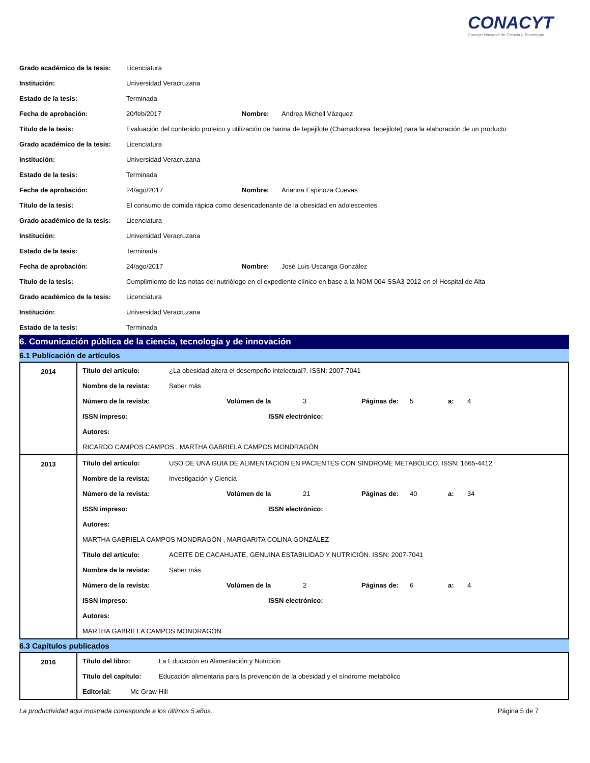CONACYT
Consejo Nacional de Ciencia y Tecnología
Grado académico de la tesis: Licenciatura
Institución: Universidad Veracruzana
Estado de la tesis: Terminada
Fecha de aprobación: 20/feb/2017 Nombre: Andrea Michell Vázquez
Título de la tesis: Evaluación del contenido proteico y utilización de harina de tepejilote (Chamadorea Tepejilote) para la elaboración de un producto
Grado académico de la tesis: Licenciatura
Institución: Universidad Veracruzana
Estado de la tesis: Terminada
Fecha de aprobación: 24/ago/2017 Nombre: Arianna Espinoza Cuevas
Título de la tesis: El consumo de comida rápida como desencadenante de la obesidad en adolescentes
Grado académico de la tesis: Licenciatura
Institución: Universidad Veracruzana
Estado de la tesis: Terminada
Fecha de aprobación: 24/ago/2017 Nombre: José Luis Uscanga González
Título de la tesis: Cumplimiento de las notas del nutriólogo en el expediente clínico en base a la NOM-004-SSA3-2012 en el Hospital de Alta
Grado académico de la tesis: Licenciatura
Institución: Universidad Veracruzana
Estado de la tesis: Terminada
6. Comunicación pública de la ciencia, tecnología y de innovación
6.1 Publicación de artículos
| 2014 | Título del artículo: ¿La obesidad altera el desempeño intelectual?. ISSN: 2007-7041 Nombre de la revista: Saber más Número de la revista: Volúmen de la 3 Páginas de: 5 a: 4 ISSN impreso: ISSN electrónico: Autores: RICARDO CAMPOS CAMPOS , MARTHA GABRIELA CAMPOS MONDRAGÓN |
| 2013 | Título del artículo: USO DE UNA GUÍA DE ALIMENTACIÓN EN PACIENTES CON SÍNDROME METABÓLICO. ISSN: 1665-4412 Nombre de la revista: Investigación y Ciencia Número de la revista: Volúmen de la 21 Páginas de: 40 a: 34 ISSN impreso: ISSN electrónico: Autores: MARTHA GABRIELA CAMPOS MONDRAGÓN , MARGARITA COLINA GONZÁLEZ Título del artículo: ACEITE DE CACAHUATE, GENUINA ESTABILIDAD Y NUTRICIÓN. ISSN: 2007-7041 Nombre de la revista: Saber más Número de la revista: Volúmen de la 2 Páginas de: 6 a: 4 ISSN impreso: ISSN electrónico: Autores: MARTHA GABRIELA CAMPOS MONDRAGÓN |
6.3 Capítulos publicados
| 2016 | Título del libro: La Educación en Alimentación y Nutrición Título del capítulo: Educación alimentaria para la prevención de la obesidad y el síndrome metabólico Editorial: Mc Graw Hill |
La productividad aqui mostrada corresponde a los últimos 5 años. Página 5 de 7